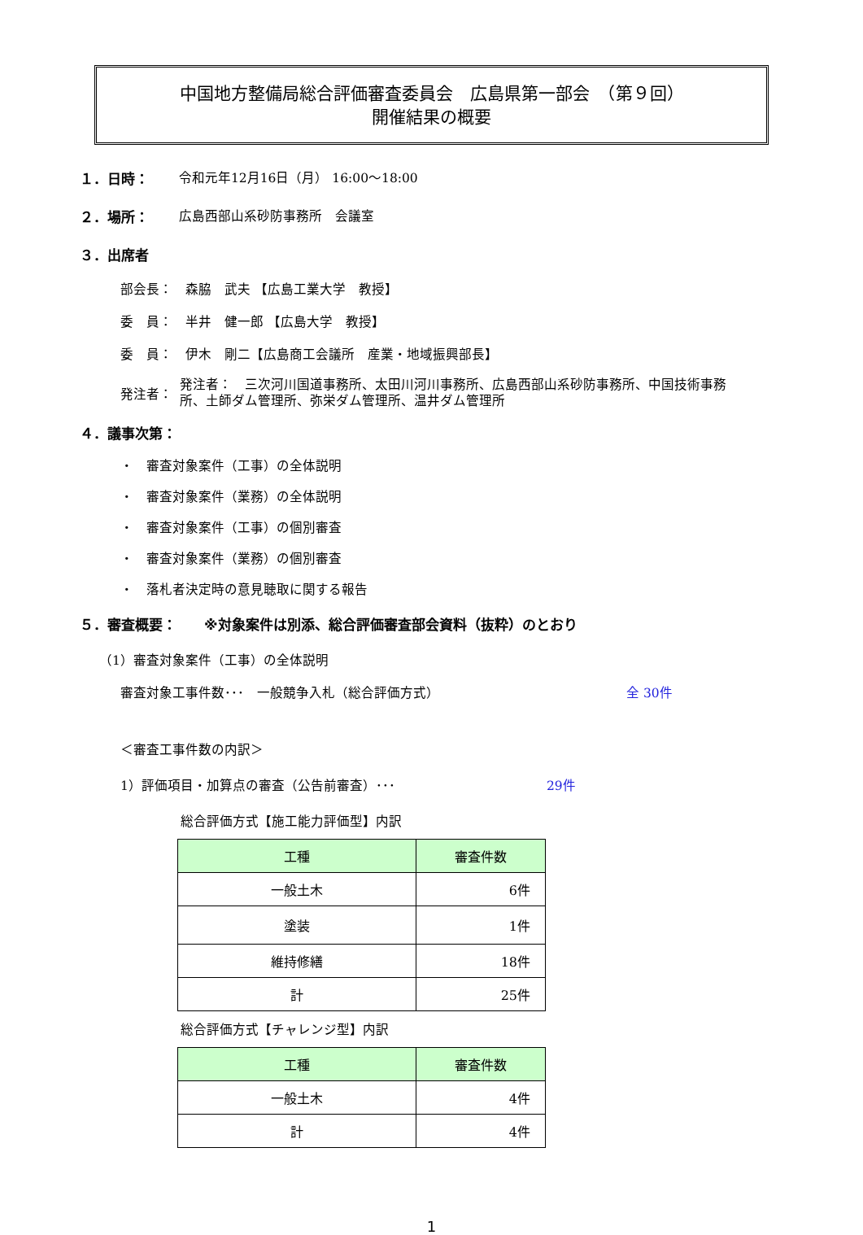中国地方整備局総合評価審査委員会　広島県第一部会　（第９回）
開催結果の概要
１．日時： 令和元年12月16日（月） 16:00～18:00
２．場所： 広島西部山系砂防事務所　会議室
３．出席者
部会長：　森脇　武夫 【広島工業大学　教授】
委　員：　半井　健一郎 【広島大学　教授】
委　員：　伊木　剛二【広島商工会議所　産業・地域振興部長】
発注者： 発注者：　三次河川国道事務所、太田川河川事務所、広島西部山系砂防事務所、中国技術事務所、土師ダム管理所、弥栄ダム管理所、温井ダム管理所
４．議事次第：
・　審査対象案件（工事）の全体説明
・　審査対象案件（業務）の全体説明
・　審査対象案件（工事）の個別審査
・　審査対象案件（業務）の個別審査
・　落札者決定時の意見聴取に関する報告
５．審査概要：　　※対象案件は別添、総合評価審査部会資料（抜粋）のとおり
（1）審査対象案件（工事）の全体説明
審査対象工事件数･･･　一般競争入札（総合評価方式） 全 30件
＜審査工事件数の内訳＞
1）評価項目・加算点の審査（公告前審査）･･･ 29件
総合評価方式【施工能力評価型】内訳
| 工種 | 審査件数 |
| --- | --- |
| 一般土木 | 6件 |
| 塗装 | 1件 |
| 維持修繕 | 18件 |
| 計 | 25件 |
総合評価方式【チャレンジ型】内訳
| 工種 | 審査件数 |
| --- | --- |
| 一般土木 | 4件 |
| 計 | 4件 |
1